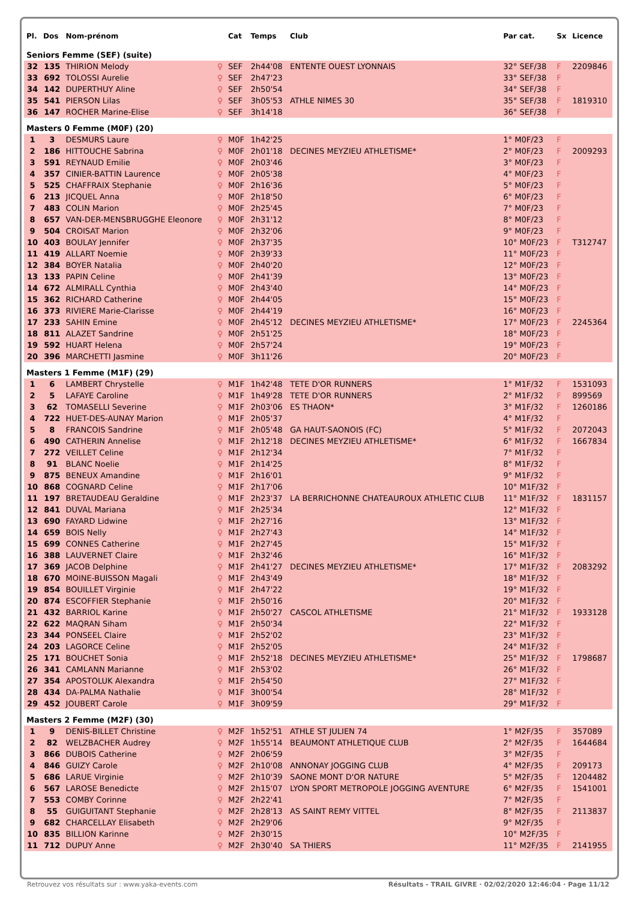| Pl. | Dos | Nom-prénom | | Cat | Temps | Club | Par cat. | Sx | Licence |
| --- | --- | --- | --- | --- | --- | --- | --- | --- | --- |
| Seniors Femme (SEF) (suite) | | | | | | | | | |
| 32 | 135 | THIRION Melody | ♀ | SEF | 2h44'08 | ENTENTE OUEST LYONNAIS | 32° SEF/38 | F | 2209846 |
| 33 | 692 | TOLOSSI Aurelie | ♀ | SEF | 2h47'23 | | 33° SEF/38 | F | |
| 34 | 142 | DUPERTHUY Aline | ♀ | SEF | 2h50'54 | | 34° SEF/38 | F | |
| 35 | 541 | PIERSON Lilas | ♀ | SEF | 3h05'53 | ATHLE NIMES 30 | 35° SEF/38 | F | 1819310 |
| 36 | 147 | ROCHER Marine-Elise | ♀ | SEF | 3h14'18 | | 36° SEF/38 | F | |
| Masters 0 Femme (M0F) (20) | | | | | | | | | |
| 1 | 3 | DESMURS Laure | ♀ | M0F | 1h42'25 | | 1° M0F/23 | F | |
| 2 | 186 | HITTOUCHE Sabrina | ♀ | M0F | 2h01'18 | DECINES MEYZIEU ATHLETISME* | 2° M0F/23 | F | 2009293 |
| 3 | 591 | REYNAUD Emilie | ♀ | M0F | 2h03'46 | | 3° M0F/23 | F | |
| 4 | 357 | CINIER-BATTIN Laurence | ♀ | M0F | 2h05'38 | | 4° M0F/23 | F | |
| 5 | 525 | CHAFFRAIX Stephanie | ♀ | M0F | 2h16'36 | | 5° M0F/23 | F | |
| 6 | 213 | JICQUEL Anna | ♀ | M0F | 2h18'50 | | 6° M0F/23 | F | |
| 7 | 483 | COLIN Marion | ♀ | M0F | 2h25'45 | | 7° M0F/23 | F | |
| 8 | 657 | VAN-DER-MENSBRUGGHE Eleonore | ♀ | M0F | 2h31'12 | | 8° M0F/23 | F | |
| 9 | 504 | CROISAT Marion | ♀ | M0F | 2h32'06 | | 9° M0F/23 | F | |
| 10 | 403 | BOULAY Jennifer | ♀ | M0F | 2h37'35 | | 10° M0F/23 | F | T312747 |
| 11 | 419 | ALLART Noemie | ♀ | M0F | 2h39'33 | | 11° M0F/23 | F | |
| 12 | 384 | BOYER Natalia | ♀ | M0F | 2h40'20 | | 12° M0F/23 | F | |
| 13 | 133 | PAPIN Celine | ♀ | M0F | 2h41'39 | | 13° M0F/23 | F | |
| 14 | 672 | ALMIRALL Cynthia | ♀ | M0F | 2h43'40 | | 14° M0F/23 | F | |
| 15 | 362 | RICHARD Catherine | ♀ | M0F | 2h44'05 | | 15° M0F/23 | F | |
| 16 | 373 | RIVIERE Marie-Clarisse | ♀ | M0F | 2h44'19 | | 16° M0F/23 | F | |
| 17 | 233 | SAHIN Emine | ♀ | M0F | 2h45'12 | DECINES MEYZIEU ATHLETISME* | 17° M0F/23 | F | 2245364 |
| 18 | 811 | ALAZET Sandrine | ♀ | M0F | 2h51'25 | | 18° M0F/23 | F | |
| 19 | 592 | HUART Helena | ♀ | M0F | 2h57'24 | | 19° M0F/23 | F | |
| 20 | 396 | MARCHETTI Jasmine | ♀ | M0F | 3h11'26 | | 20° M0F/23 | F | |
| Masters 1 Femme (M1F) (29) | | | | | | | | | |
| 1 | 6 | LAMBERT Chrystelle | ♀ | M1F | 1h42'48 | TETE D'OR RUNNERS | 1° M1F/32 | F | 1531093 |
| 2 | 5 | LAFAYE Caroline | ♀ | M1F | 1h49'28 | TETE D'OR RUNNERS | 2° M1F/32 | F | 899569 |
| 3 | 62 | TOMASELLI Severine | ♀ | M1F | 2h03'06 | ES THAON* | 3° M1F/32 | F | 1260186 |
| 4 | 722 | HUET-DES-AUNAY Marion | ♀ | M1F | 2h05'37 | | 4° M1F/32 | F | |
| 5 | 8 | FRANCOIS Sandrine | ♀ | M1F | 2h05'48 | GA HAUT-SAONOIS (FC) | 5° M1F/32 | F | 2072043 |
| 6 | 490 | CATHERIN Annelise | ♀ | M1F | 2h12'18 | DECINES MEYZIEU ATHLETISME* | 6° M1F/32 | F | 1667834 |
| 7 | 272 | VEILLET Celine | ♀ | M1F | 2h12'34 | | 7° M1F/32 | F | |
| 8 | 91 | BLANC Noelie | ♀ | M1F | 2h14'25 | | 8° M1F/32 | F | |
| 9 | 875 | BENEUX Amandine | ♀ | M1F | 2h16'01 | | 9° M1F/32 | F | |
| 10 | 868 | COGNARD Celine | ♀ | M1F | 2h17'06 | | 10° M1F/32 | F | |
| 11 | 197 | BRETAUDEAU Geraldine | ♀ | M1F | 2h23'37 | LA BERRICHONNE CHATEAUROUX ATHLETIC CLUB | 11° M1F/32 | F | 1831157 |
| 12 | 841 | DUVAL Mariana | ♀ | M1F | 2h25'34 | | 12° M1F/32 | F | |
| 13 | 690 | FAYARD Lidwine | ♀ | M1F | 2h27'16 | | 13° M1F/32 | F | |
| 14 | 659 | BOIS Nelly | ♀ | M1F | 2h27'43 | | 14° M1F/32 | F | |
| 15 | 699 | CONNES Catherine | ♀ | M1F | 2h27'45 | | 15° M1F/32 | F | |
| 16 | 388 | LAUVERNET Claire | ♀ | M1F | 2h32'46 | | 16° M1F/32 | F | |
| 17 | 369 | JACOB Delphine | ♀ | M1F | 2h41'27 | DECINES MEYZIEU ATHLETISME* | 17° M1F/32 | F | 2083292 |
| 18 | 670 | MOINE-BUISSON Magali | ♀ | M1F | 2h43'49 | | 18° M1F/32 | F | |
| 19 | 854 | BOUILLET Virginie | ♀ | M1F | 2h47'22 | | 19° M1F/32 | F | |
| 20 | 874 | ESCOFFIER Stephanie | ♀ | M1F | 2h50'16 | | 20° M1F/32 | F | |
| 21 | 432 | BARRIOL Karine | ♀ | M1F | 2h50'27 | CASCOL ATHLETISME | 21° M1F/32 | F | 1933128 |
| 22 | 622 | MAQRAN Siham | ♀ | M1F | 2h50'34 | | 22° M1F/32 | F | |
| 23 | 344 | PONSEEL Claire | ♀ | M1F | 2h52'02 | | 23° M1F/32 | F | |
| 24 | 203 | LAGORCE Celine | ♀ | M1F | 2h52'05 | | 24° M1F/32 | F | |
| 25 | 171 | BOUCHET Sonia | ♀ | M1F | 2h52'18 | DECINES MEYZIEU ATHLETISME* | 25° M1F/32 | F | 1798687 |
| 26 | 341 | CAMLANN Marianne | ♀ | M1F | 2h53'02 | | 26° M1F/32 | F | |
| 27 | 354 | APOSTOLUK Alexandra | ♀ | M1F | 2h54'50 | | 27° M1F/32 | F | |
| 28 | 434 | DA-PALMA Nathalie | ♀ | M1F | 3h00'54 | | 28° M1F/32 | F | |
| 29 | 452 | JOUBERT Carole | ♀ | M1F | 3h09'59 | | 29° M1F/32 | F | |
| Masters 2 Femme (M2F) (30) | | | | | | | | | |
| 1 | 9 | DENIS-BILLET Christine | ♀ | M2F | 1h52'51 | ATHLE ST JULIEN 74 | 1° M2F/35 | F | 357089 |
| 2 | 82 | WELZBACHER Audrey | ♀ | M2F | 1h55'14 | BEAUMONT ATHLETIQUE CLUB | 2° M2F/35 | F | 1644684 |
| 3 | 866 | DUBOIS Catherine | ♀ | M2F | 2h06'59 | | 3° M2F/35 | F | |
| 4 | 846 | GUIZY Carole | ♀ | M2F | 2h10'08 | ANNONAY JOGGING CLUB | 4° M2F/35 | F | 209173 |
| 5 | 686 | LARUE Virginie | ♀ | M2F | 2h10'39 | SAONE MONT D'OR NATURE | 5° M2F/35 | F | 1204482 |
| 6 | 567 | LAROSE Benedicte | ♀ | M2F | 2h15'07 | LYON SPORT METROPOLE JOGGING AVENTURE | 6° M2F/35 | F | 1541001 |
| 7 | 553 | COMBY Corinne | ♀ | M2F | 2h22'41 | | 7° M2F/35 | F | |
| 8 | 55 | GUIGUITANT Stephanie | ♀ | M2F | 2h28'13 | AS SAINT REMY VITTEL | 8° M2F/35 | F | 2113837 |
| 9 | 682 | CHARCELLAY Elisabeth | ♀ | M2F | 2h29'06 | | 9° M2F/35 | F | |
| 10 | 835 | BILLION Karinne | ♀ | M2F | 2h30'15 | | 10° M2F/35 | F | |
| 11 | 712 | DUPUY Anne | ♀ | M2F | 2h30'40 | SA THIERS | 11° M2F/35 | F | 2141955 |
Retrouvez vos résultats sur : www.yaka-events.com Résultats - TRAIL GIVRE · 02/02/2020 12:46:04 · Page 11/12